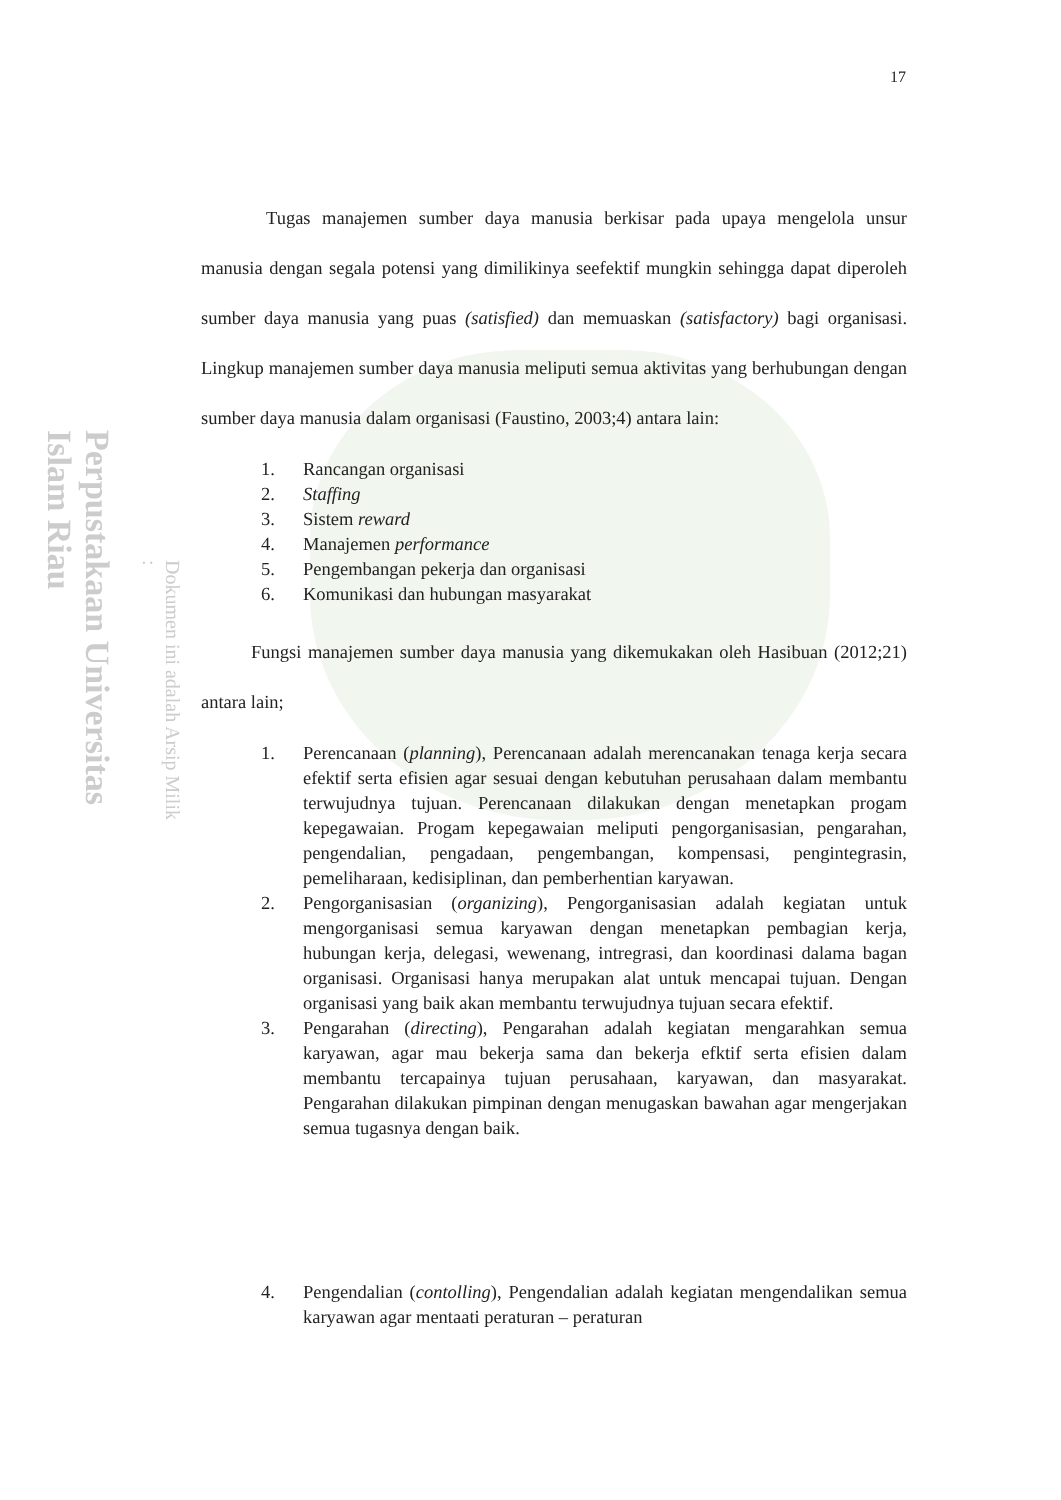Perpustakaan Universitas Islam Riau
Dokumen ini adalah Arsip Milik :
17
Tugas manajemen sumber daya manusia berkisar pada upaya mengelola unsur manusia dengan segala potensi yang dimilikinya seefektif mungkin sehingga dapat diperoleh sumber daya manusia yang puas (satisfied) dan memuaskan (satisfactory) bagi organisasi. Lingkup manajemen sumber daya manusia meliputi semua aktivitas yang berhubungan dengan sumber daya manusia dalam organisasi (Faustino, 2003;4) antara lain:
1. Rancangan organisasi
2. Staffing
3. Sistem reward
4. Manajemen performance
5. Pengembangan pekerja dan organisasi
6. Komunikasi dan hubungan masyarakat
Fungsi manajemen sumber daya manusia yang dikemukakan oleh Hasibuan (2012;21) antara lain;
1. Perencanaan (planning), Perencanaan adalah merencanakan tenaga kerja secara efektif serta efisien agar sesuai dengan kebutuhan perusahaan dalam membantu terwujudnya tujuan. Perencanaan dilakukan dengan menetapkan progam kepegawaian. Progam kepegawaian meliputi pengorganisasian, pengarahan, pengendalian, pengadaan, pengembangan, kompensasi, pengintegrasin, pemeliharaan, kedisiplinan, dan pemberhentian karyawan.
2. Pengorganisasian (organizing), Pengorganisasian adalah kegiatan untuk mengorganisasi semua karyawan dengan menetapkan pembagian kerja, hubungan kerja, delegasi, wewenang, intregrasi, dan koordinasi dalama bagan organisasi. Organisasi hanya merupakan alat untuk mencapai tujuan. Dengan organisasi yang baik akan membantu terwujudnya tujuan secara efektif.
3. Pengarahan (directing), Pengarahan adalah kegiatan mengarahkan semua karyawan, agar mau bekerja sama dan bekerja efktif serta efisien dalam membantu tercapainya tujuan perusahaan, karyawan, dan masyarakat. Pengarahan dilakukan pimpinan dengan menugaskan bawahan agar mengerjakan semua tugasnya dengan baik.
4. Pengendalian (contolling), Pengendalian adalah kegiatan mengendalikan semua karyawan agar mentaati peraturan – peraturan